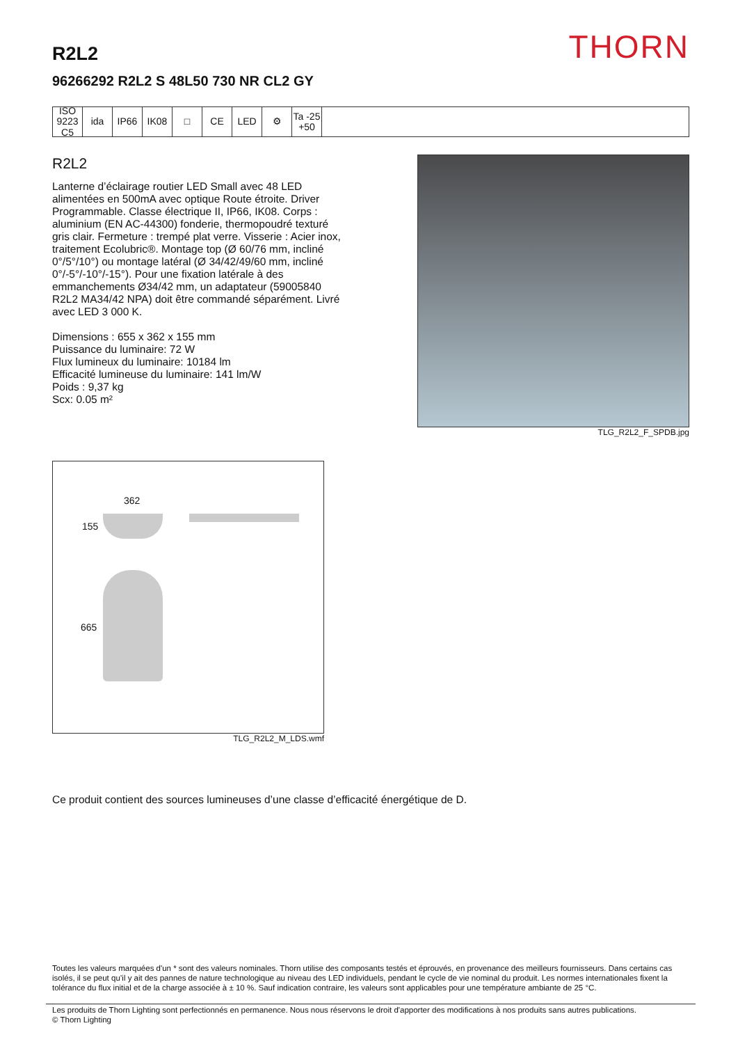THORN R2L2
96266292 R2L2 S 48L50 730 NR CL2 GY
ISO 9223 C5
ida IP66 IK08 □ CE LED ⚙ Ta -25 +50
R2L2
Lanterne d’éclairage routier LED Small avec 48 LED alimentées en 500mA avec optique Route étroite. Driver Programmable. Classe électrique II, IP66, IK08. Corps : aluminium (EN AC-44300) fonderie, thermopoudré texturé gris clair. Fermeture : trempé plat verre. Visserie : Acier inox, traitement Ecolubric®. Montage top (Ø 60/76 mm, incliné 0°/5°/10°) ou montage latéral (Ø 34/42/49/60 mm, incliné 0°/-5°/-10°/-15°). Pour une fixation latérale à des emmanchements Ø34/42 mm, un adaptateur (59005840 R2L2 MA34/42 NPA) doit être commandé séparément. Livré avec LED 3 000 K.
Dimensions : 655 x 362 x 155 mm
Puissance du luminaire: 72 W
Flux lumineux du luminaire: 10184 lm
Efficacité lumineuse du luminaire: 141 lm/W
Poids : 9,37 kg
Scx: 0.05 m²
TLG_R2L2_F_SPDB.jpg
362
155
665
TLG_R2L2_M_LDS.wmf
Ce produit contient des sources lumineuses d’une classe d’efficacité énergétique de D.
Toutes les valeurs marquées d'un * sont des valeurs nominales. Thorn utilise des composants testés et éprouvés, en provenance des meilleurs fournisseurs. Dans certains cas isolés, il se peut qu’il y ait des pannes de nature technologique au niveau des LED individuels, pendant le cycle de vie nominal du produit. Les normes internationales fixent la tolérance du flux initial et de la charge associée à ± 10 %. Sauf indication contraire, les valeurs sont applicables pour une température ambiante de 25 °C.
Les produits de Thorn Lighting sont perfectionnés en permanence. Nous nous réservons le droit d'apporter des modifications à nos produits sans autres publications.
© Thorn Lighting